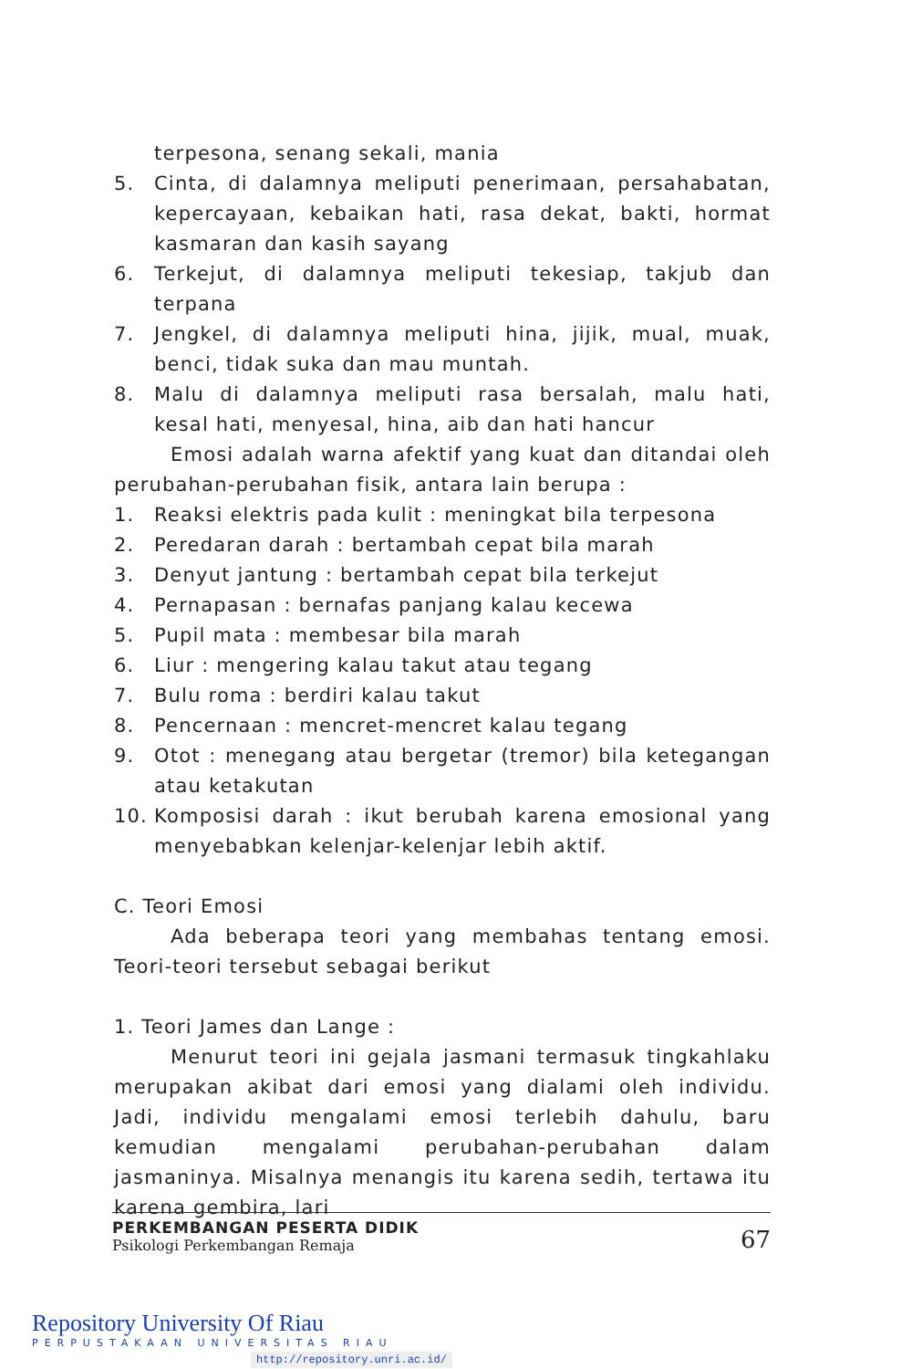terpesona, senang sekali, mania
5. Cinta, di dalamnya meliputi penerimaan, persahabatan, kepercayaan, kebaikan hati, rasa dekat, bakti, hormat kasmaran dan kasih sayang
6. Terkejut, di dalamnya meliputi tekesiap, takjub dan terpana
7. Jengkel, di dalamnya meliputi hina, jijik, mual, muak, benci, tidak suka dan mau muntah.
8. Malu di dalamnya meliputi rasa bersalah, malu hati, kesal hati, menyesal, hina, aib dan hati hancur
Emosi adalah warna afektif yang kuat dan ditandai oleh perubahan-perubahan fisik, antara lain berupa :
1. Reaksi elektris pada kulit : meningkat bila terpesona
2. Peredaran darah : bertambah cepat bila marah
3. Denyut jantung : bertambah cepat bila terkejut
4. Pernapasan : bernafas panjang kalau kecewa
5. Pupil mata : membesar bila marah
6. Liur : mengering kalau takut atau tegang
7. Bulu roma : berdiri kalau takut
8. Pencernaan : mencret-mencret kalau tegang
9. Otot : menegang atau bergetar (tremor) bila ketegangan atau ketakutan
10. Komposisi darah : ikut berubah karena emosional yang menyebabkan kelenjar-kelenjar lebih aktif.
C. Teori Emosi
Ada beberapa teori yang membahas tentang emosi. Teori-teori tersebut sebagai berikut
1. Teori James dan Lange :
Menurut teori ini gejala jasmani termasuk tingkahlaku merupakan akibat dari emosi yang dialami oleh individu. Jadi, individu mengalami emosi terlebih dahulu, baru kemudian mengalami perubahan-perubahan dalam jasmaninya. Misalnya menangis itu karena sedih, tertawa itu karena gembira, lari
PERKEMBANGAN PESERTA DIDIK
Psikologi Perkembangan Remaja
67
Repository University Of Riau
PERPUSTAKAAN UNIVERSITAS RIAU
http://repository.unri.ac.id/